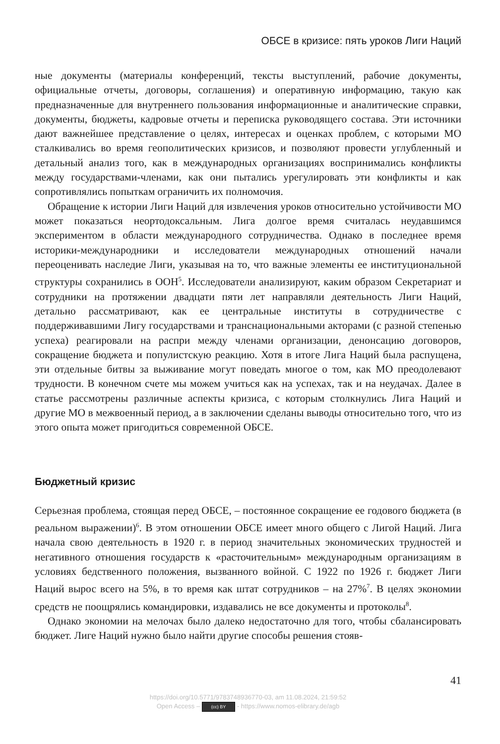ОБСЕ в кризисе: пять уроков Лиги Наций
ные документы (материалы конференций, тексты выступлений, рабочие документы, официальные отчеты, договоры, соглашения) и оперативную информацию, такую как предназначенные для внутреннего пользования информационные и аналитические справки, документы, бюджеты, кадровые отчеты и переписка руководящего состава. Эти источники дают важнейшее представление о целях, интересах и оценках проблем, с которыми МО сталкивались во время геополитических кризисов, и позволяют провести углубленный и детальный анализ того, как в международных организациях воспринимались конфликты между государствами-членами, как они пытались урегулировать эти конфликты и как сопротивлялись попыткам ограничить их полномочия.
Обращение к истории Лиги Наций для извлечения уроков относительно устойчивости МО может показаться неортодоксальным. Лига долгое время считалась неудавшимся экспериментом в области международного сотрудничества. Однако в последнее время историки-международники и исследователи международных отношений начали переоценивать наследие Лиги, указывая на то, что важные элементы ее институциональной структуры сохранились в ООН<sup>5</sup>. Исследователи анализируют, каким образом Секретариат и сотрудники на протяжении двадцати пяти лет направляли деятельность Лиги Наций, детально рассматривают, как ее центральные институты в сотрудничестве с поддерживавшими Лигу государствами и транснациональными акторами (с разной степенью успеха) реагировали на распри между членами организации, денонсацию договоров, сокращение бюджета и популистскую реакцию. Хотя в итоге Лига Наций была распущена, эти отдельные битвы за выживание могут поведать многое о том, как МО преодолевают трудности. В конечном счете мы можем учиться как на успехах, так и на неудачах. Далее в статье рассмотрены различные аспекты кризиса, с которым столкнулись Лига Наций и другие МО в межвоенный период, а в заключении сделаны выводы относительно того, что из этого опыта может пригодиться современной ОБСЕ.
Бюджетный кризис
Серьезная проблема, стоящая перед ОБСЕ, – постоянное сокращение ее годового бюджета (в реальном выражении)<sup>6</sup>. В этом отношении ОБСЕ имеет много общего с Лигой Наций. Лига начала свою деятельность в 1920 г. в период значительных экономических трудностей и негативного отношения государств к «расточительным» международным организациям в условиях бедственного положения, вызванного войной. С 1922 по 1926 г. бюджет Лиги Наций вырос всего на 5%, в то время как штат сотрудников – на 27%<sup>7</sup>. В целях экономии средств не поощрялись командировки, издавались не все документы и протоколы<sup>8</sup>.
Однако экономии на мелочах было далеко недостаточно для того, чтобы сбалансировать бюджет. Лиге Наций нужно было найти другие способы решения стояв-
41
https://doi.org/10.5771/9783748936770-03, am 11.08.2024, 21:59:52
Open Access – (cc) BY - https://www.nomos-elibrary.de/agb